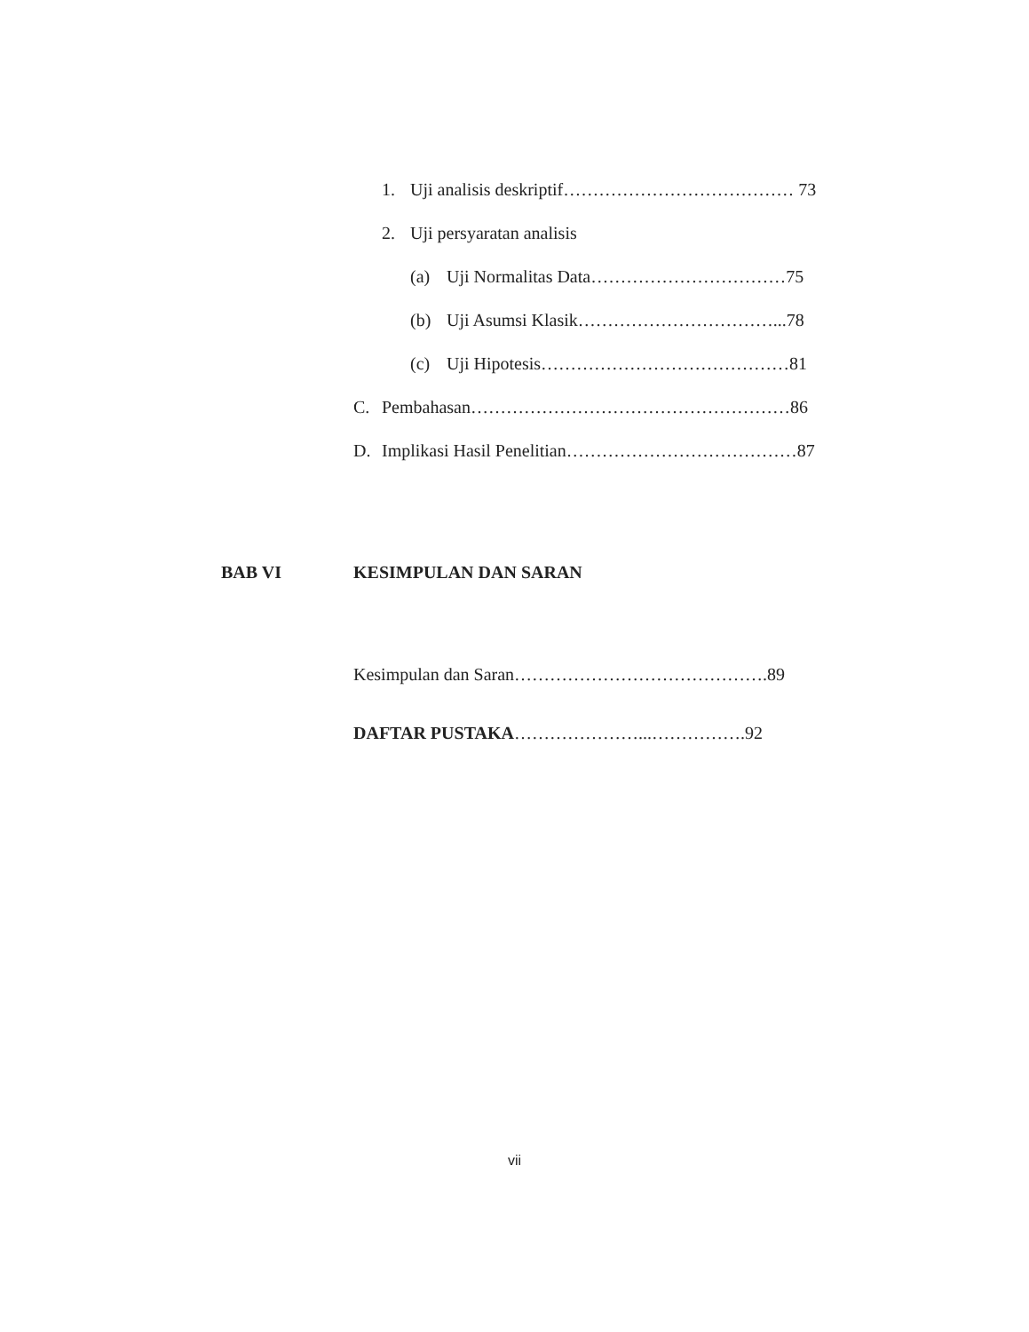1. Uji analisis deskriptif………………………………… 73
2. Uji persyaratan analisis
(a) Uji Normalitas Data……………………………75
(b) Uji Asumsi Klasik……………………………...78
(c) Uji Hipotesis……………………………………81
C. Pembahasan………………………………………………86
D. Implikasi Hasil Penelitian…………………………………87
BAB VI KESIMPULAN DAN SARAN
Kesimpulan dan Saran…………………………………….89
DAFTAR PUSTAKA…………………...…………….92
vii